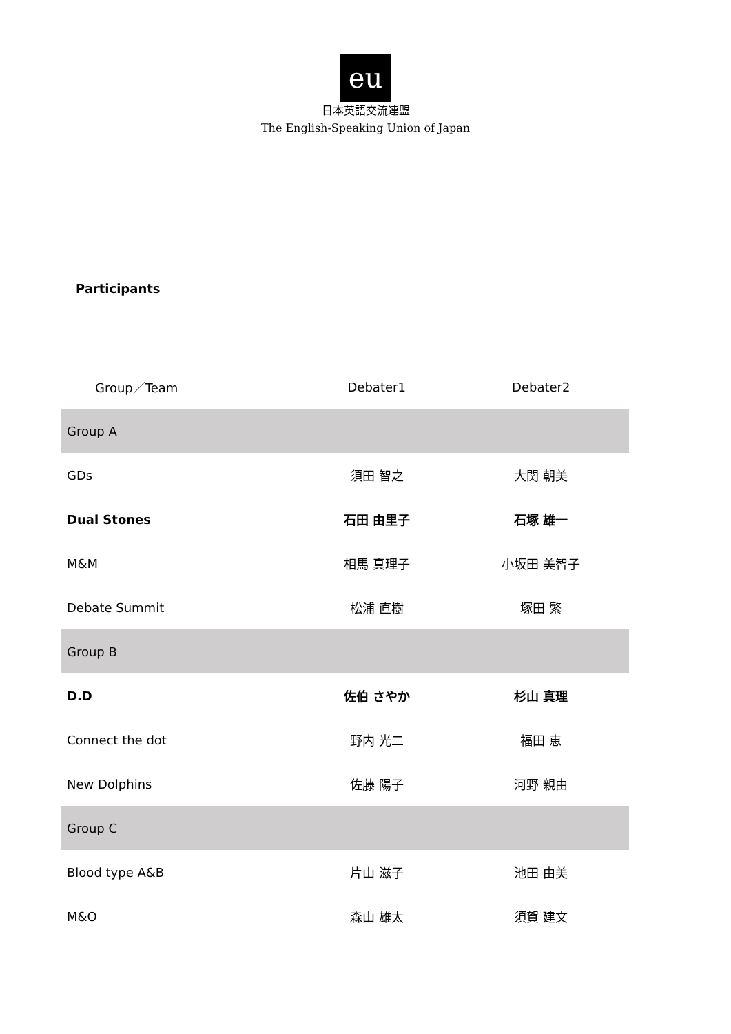eu
日本英語交流連盟
The English-Speaking Union of Japan
Participants
| Group／Team | Debater1 | Debater2 |
| --- | --- | --- |
| Group A | | |
| GDs | 須田 智之 | 大関 朝美 |
| Dual Stones | 石田 由里子 | 石塚 雄一 |
| M&M | 相馬 真理子 | 小坂田 美智子 |
| Debate Summit | 松浦 直樹 | 塚田 繁 |
| Group B | | |
| D.D | 佐伯 さやか | 杉山 真理 |
| Connect the dot | 野内 光二 | 福田 恵 |
| New Dolphins | 佐藤 陽子 | 河野 親由 |
| Group C | | |
| Blood type A&B | 片山 滋子 | 池田 由美 |
| M&O | 森山 雄太 | 須賀 建文 |